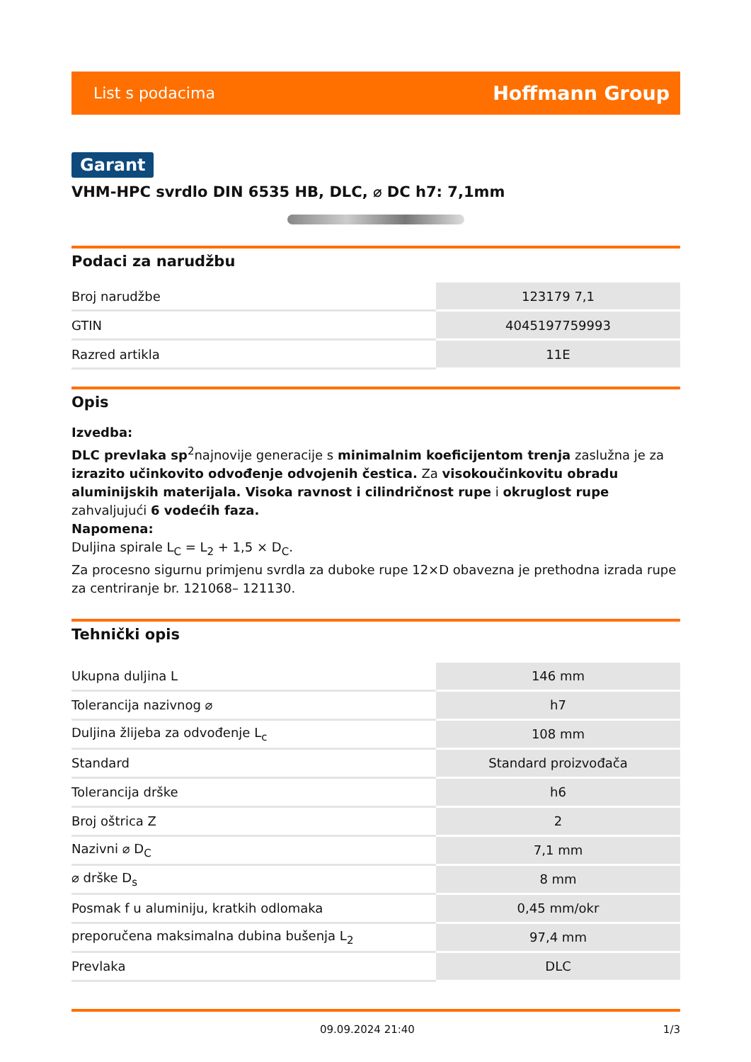List s podacima Hoffmann Group
Garant
VHM-HPC svrdlo DIN 6535 HB, DLC, ⌀ DC h7: 7,1mm
Podaci za narudžbu
| Broj narudžbe | 123179 7,1 |
| GTIN | 4045197759993 |
| Razred artikla | 11E |
Opis
Izvedba:
DLC prevlaka sp<sup>2</sup>najnovije generacije s minimalnim koeficijentom trenja zaslužna je za izrazito učinkovito odvođenje odvojenih čestica. Za visokoučinkovitu obradu aluminijskih materijala. Visoka ravnost i cilindričnost rupe i okruglost rupe zahvaljujući 6 vodećih faza.
Napomena:
Duljina spirale L<sub>C</sub> = L<sub>2</sub> + 1,5 × D<sub>C</sub>.
Za procesno sigurnu primjenu svrdla za duboke rupe 12×D obavezna je prethodna izrada rupe za centriranje br. 121068– 121130.
Tehnički opis
| Ukupna duljina L | 146 mm |
| Tolerancija nazivnog ⌀ | h7 |
| Duljina žlijeba za odvođenje L<sub>c</sub> | 108 mm |
| Standard | Standard proizvođača |
| Tolerancija drške | h6 |
| Broj oštrica Z | 2 |
| Nazivni ⌀ D<sub>C</sub> | 7,1 mm |
| ⌀ drške D<sub>s</sub> | 8 mm |
| Posmak f u aluminiju, kratkih odlomaka | 0,45 mm/okr |
| preporučena maksimalna dubina bušenja L<sub>2</sub> | 97,4 mm |
| Prevlaka | DLC |
09.09.2024 21:40 1/3